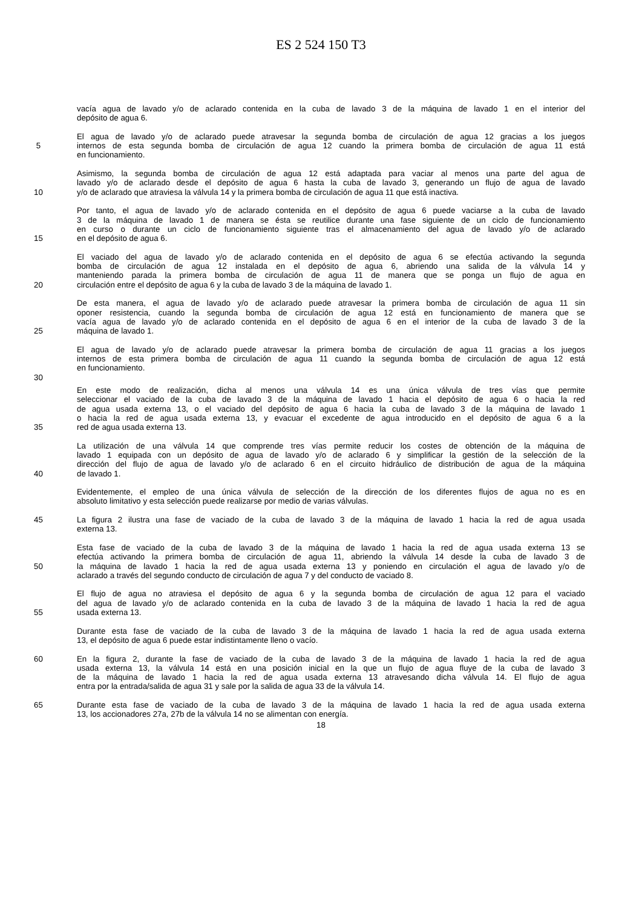ES 2 524 150 T3
vacía agua de lavado y/o de aclarado contenida en la cuba de lavado 3 de la máquina de lavado 1 en el interior del
depósito de agua 6.
El agua de lavado y/o de aclarado puede atravesar la segunda bomba de circulación de agua 12 gracias a los juegos
5 internos de esta segunda bomba de circulación de agua 12 cuando la primera bomba de circulación de agua 11 está
en funcionamiento.
Asimismo, la segunda bomba de circulación de agua 12 está adaptada para vaciar al menos una parte del agua de
lavado y/o de aclarado desde el depósito de agua 6 hasta la cuba de lavado 3, generando un flujo de agua de lavado
10 y/o de aclarado que atraviesa la válvula 14 y la primera bomba de circulación de agua 11 que está inactiva.
Por tanto, el agua de lavado y/o de aclarado contenida en el depósito de agua 6 puede vaciarse a la cuba de lavado
3 de la máquina de lavado 1 de manera se ésta se reutilice durante una fase siguiente de un ciclo de funcionamiento
en curso o durante un ciclo de funcionamiento siguiente tras el almacenamiento del agua de lavado y/o de aclarado
15 en el depósito de agua 6.
El vaciado del agua de lavado y/o de aclarado contenida en el depósito de agua 6 se efectúa activando la segunda
bomba de circulación de agua 12 instalada en el depósito de agua 6, abriendo una salida de la válvula 14 y
manteniendo parada la primera bomba de circulación de agua 11 de manera que se ponga un flujo de agua en
20 circulación entre el depósito de agua 6 y la cuba de lavado 3 de la máquina de lavado 1.
De esta manera, el agua de lavado y/o de aclarado puede atravesar la primera bomba de circulación de agua 11 sin
oponer resistencia, cuando la segunda bomba de circulación de agua 12 está en funcionamiento de manera que se
vacía agua de lavado y/o de aclarado contenida en el depósito de agua 6 en el interior de la cuba de lavado 3 de la
25 máquina de lavado 1.
El agua de lavado y/o de aclarado puede atravesar la primera bomba de circulación de agua 11 gracias a los juegos
internos de esta primera bomba de circulación de agua 11 cuando la segunda bomba de circulación de agua 12 está
en funcionamiento.
30
En este modo de realización, dicha al menos una válvula 14 es una única válvula de tres vías que permite
seleccionar el vaciado de la cuba de lavado 3 de la máquina de lavado 1 hacia el depósito de agua 6 o hacia la red
de agua usada externa 13, o el vaciado del depósito de agua 6 hacia la cuba de lavado 3 de la máquina de lavado 1
o hacia la red de agua usada externa 13, y evacuar el excedente de agua introducido en el depósito de agua 6 a la
35 red de agua usada externa 13.
La utilización de una válvula 14 que comprende tres vías permite reducir los costes de obtención de la máquina de
lavado 1 equipada con un depósito de agua de lavado y/o de aclarado 6 y simplificar la gestión de la selección de la
dirección del flujo de agua de lavado y/o de aclarado 6 en el circuito hidráulico de distribución de agua de la máquina
40 de lavado 1.
Evidentemente, el empleo de una única válvula de selección de la dirección de los diferentes flujos de agua no es en
absoluto limitativo y esta selección puede realizarse por medio de varias válvulas.
45 La figura 2 ilustra una fase de vaciado de la cuba de lavado 3 de la máquina de lavado 1 hacia la red de agua usada
externa 13.
Esta fase de vaciado de la cuba de lavado 3 de la máquina de lavado 1 hacia la red de agua usada externa 13 se
efectúa activando la primera bomba de circulación de agua 11, abriendo la válvula 14 desde la cuba de lavado 3 de
50 la máquina de lavado 1 hacia la red de agua usada externa 13 y poniendo en circulación el agua de lavado y/o de
aclarado a través del segundo conducto de circulación de agua 7 y del conducto de vaciado 8.
El flujo de agua no atraviesa el depósito de agua 6 y la segunda bomba de circulación de agua 12 para el vaciado
del agua de lavado y/o de aclarado contenida en la cuba de lavado 3 de la máquina de lavado 1 hacia la red de agua
55 usada externa 13.
Durante esta fase de vaciado de la cuba de lavado 3 de la máquina de lavado 1 hacia la red de agua usada externa
13, el depósito de agua 6 puede estar indistintamente lleno o vacío.
60 En la figura 2, durante la fase de vaciado de la cuba de lavado 3 de la máquina de lavado 1 hacia la red de agua
usada externa 13, la válvula 14 está en una posición inicial en la que un flujo de agua fluye de la cuba de lavado 3
de la máquina de lavado 1 hacia la red de agua usada externa 13 atravesando dicha válvula 14. El flujo de agua
entra por la entrada/salida de agua 31 y sale por la salida de agua 33 de la válvula 14.
65 Durante esta fase de vaciado de la cuba de lavado 3 de la máquina de lavado 1 hacia la red de agua usada externa
13, los accionadores 27a, 27b de la válvula 14 no se alimentan con energía.
18